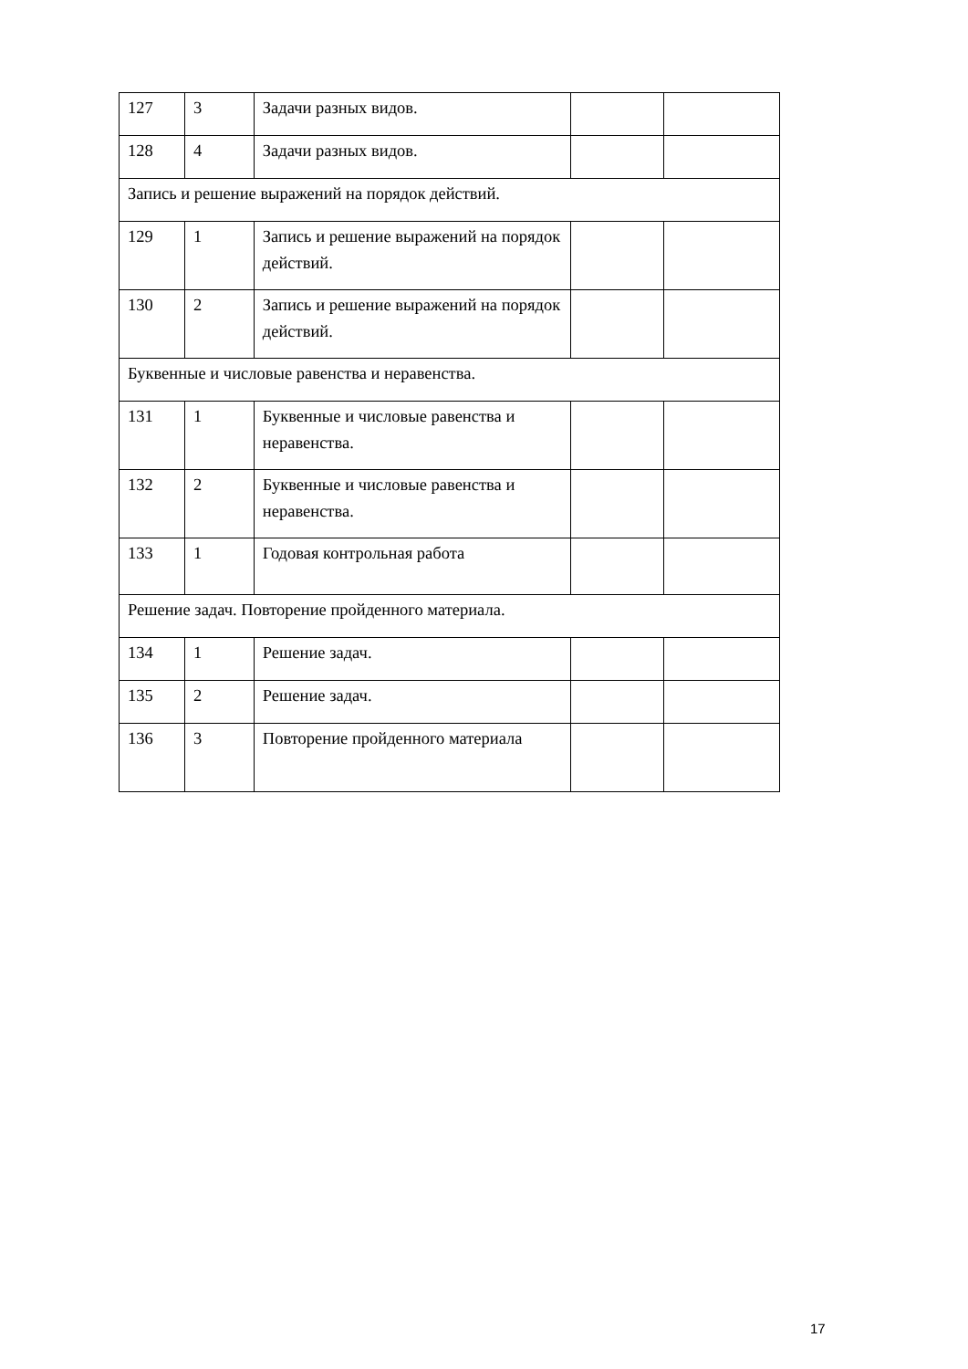| 127 | 3 | Задачи разных видов. | | |
| 128 | 4 | Задачи разных видов. | | |
| Запись и решение выражений на порядок действий. | | | | |
| 129 | 1 | Запись и решение выражений на порядок действий. | | |
| 130 | 2 | Запись и решение выражений на порядок действий. | | |
| Буквенные и числовые равенства и неравенства. | | | | |
| 131 | 1 | Буквенные и числовые равенства и неравенства. | | |
| 132 | 2 | Буквенные и числовые равенства и неравенства. | | |
| 133 | 1 | Годовая контрольная работа | | |
| Решение задач. Повторение пройденного материала. | | | | |
| 134 | 1 | Решение задач. | | |
| 135 | 2 | Решение задач. | | |
| 136 | 3 | Повторение пройденного материала | | |
17